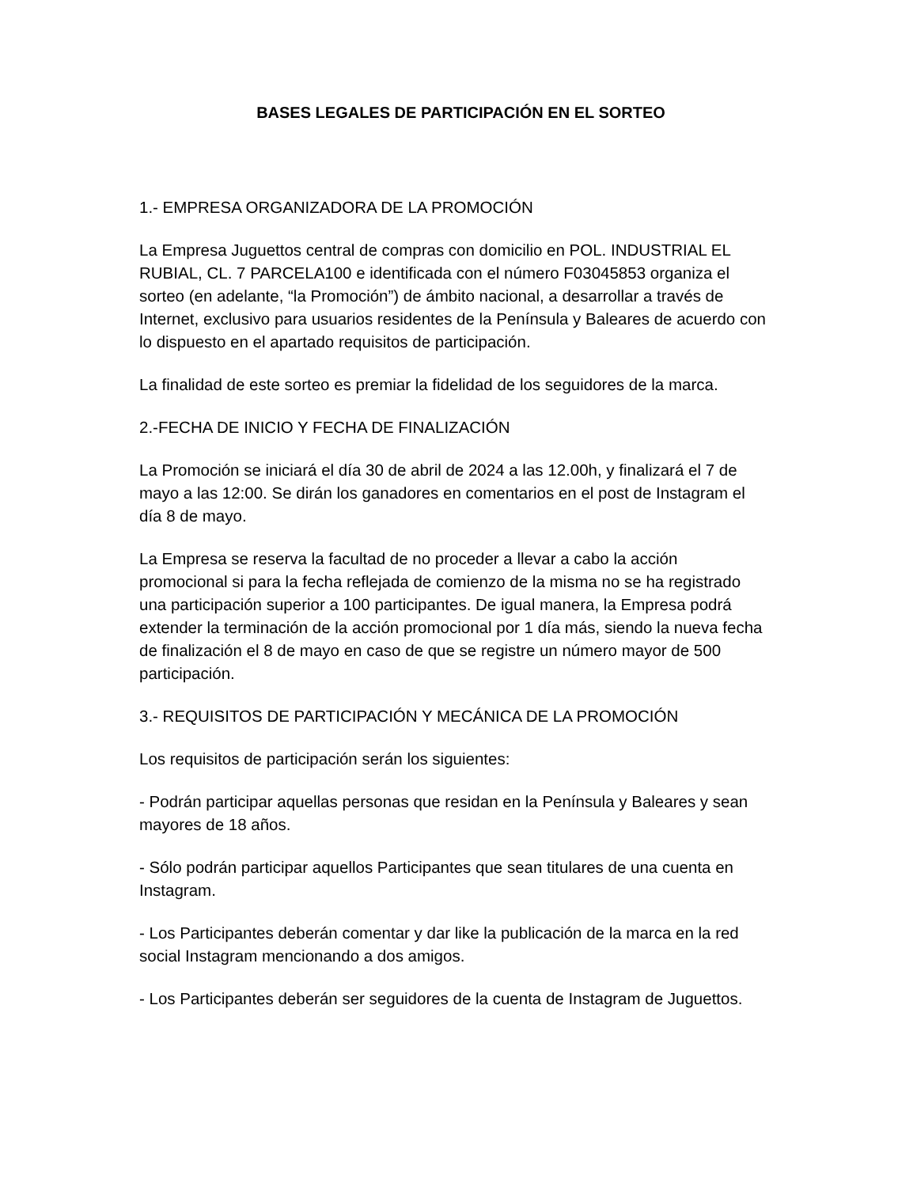BASES LEGALES DE PARTICIPACIÓN EN EL SORTEO
1.- EMPRESA ORGANIZADORA DE LA PROMOCIÓN
La Empresa Juguettos central de compras con domicilio en POL. INDUSTRIAL EL RUBIAL, CL. 7 PARCELA100 e identificada con el número F03045853 organiza el sorteo (en adelante, “la Promoción”) de ámbito nacional, a desarrollar a través de Internet, exclusivo para usuarios residentes de la Península y Baleares de acuerdo con lo dispuesto en el apartado requisitos de participación.
La finalidad de este sorteo es premiar la fidelidad de los seguidores de la marca.
2.-FECHA DE INICIO Y FECHA DE FINALIZACIÓN
La Promoción se iniciará el día 30 de abril de 2024 a las 12.00h, y finalizará el 7 de mayo a las 12:00. Se dirán los ganadores en comentarios en el post de Instagram el día 8 de mayo.
La Empresa se reserva la facultad de no proceder a llevar a cabo la acción promocional si para la fecha reflejada de comienzo de la misma no se ha registrado una participación superior a 100 participantes. De igual manera, la Empresa podrá extender la terminación de la acción promocional por 1 día más, siendo la nueva fecha de finalización el 8 de mayo en caso de que se registre un número mayor de 500 participación.
3.- REQUISITOS DE PARTICIPACIÓN Y MECÁNICA DE LA PROMOCIÓN
Los requisitos de participación serán los siguientes:
- Podrán participar aquellas personas que residan en la Península y Baleares y sean mayores de 18 años.
- Sólo podrán participar aquellos Participantes que sean titulares de una cuenta en Instagram.
- Los Participantes deberán comentar y dar like la publicación de la marca en la red social Instagram mencionando a dos amigos.
- Los Participantes deberán ser seguidores de la cuenta de Instagram de Juguettos.